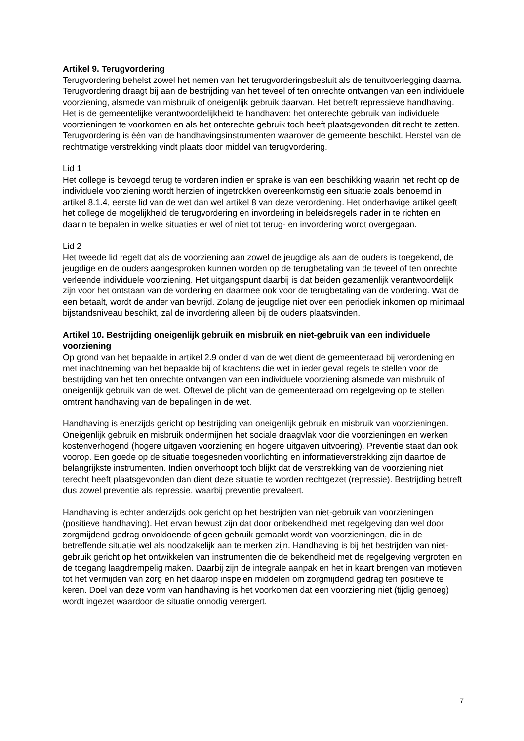Artikel 9. Terugvordering
Terugvordering behelst zowel het nemen van het terugvorderingsbesluit als de tenuitvoerlegging daarna. Terugvordering draagt bij aan de bestrijding van het teveel of ten onrechte ontvangen van een individuele voorziening, alsmede van misbruik of oneigenlijk gebruik daarvan. Het betreft repressieve handhaving. Het is de gemeentelijke verantwoordelijkheid te handhaven: het onterechte gebruik van individuele voorzieningen te voorkomen en als het onterechte gebruik toch heeft plaatsgevonden dit recht te zetten. Terugvordering is één van de handhavingsinstrumenten waarover de gemeente beschikt. Herstel van de rechtmatige verstrekking vindt plaats door middel van terugvordering.
Lid 1
Het college is bevoegd terug te vorderen indien er sprake is van een beschikking waarin het recht op de individuele voorziening wordt herzien of ingetrokken overeenkomstig een situatie zoals benoemd in artikel 8.1.4, eerste lid van de wet dan wel artikel 8 van deze verordening. Het onderhavige artikel geeft het college de mogelijkheid de terugvordering en invordering in beleidsregels nader in te richten en daarin te bepalen in welke situaties er wel of niet tot terug- en invordering wordt overgegaan.
Lid 2
Het tweede lid regelt dat als de voorziening aan zowel de jeugdige als aan de ouders is toegekend, de jeugdige en de ouders aangesproken kunnen worden op de terugbetaling van de teveel of ten onrechte verleende individuele voorziening. Het uitgangspunt daarbij is dat beiden gezamenlijk verantwoordelijk zijn voor het ontstaan van de vordering en daarmee ook voor de terugbetaling van de vordering. Wat de een betaalt, wordt de ander van bevrijd. Zolang de jeugdige niet over een periodiek inkomen op minimaal bijstandsniveau beschikt, zal de invordering alleen bij de ouders plaatsvinden.
Artikel 10. Bestrijding oneigenlijk gebruik en misbruik en niet-gebruik van een individuele voorziening
Op grond van het bepaalde in artikel 2.9 onder d van de wet dient de gemeenteraad bij verordening en met inachtneming van het bepaalde bij of krachtens die wet in ieder geval regels te stellen voor de bestrijding van het ten onrechte ontvangen van een individuele voorziening alsmede van misbruik of oneigenlijk gebruik van de wet. Oftewel de plicht van de gemeenteraad om regelgeving op te stellen omtrent handhaving van de bepalingen in de wet.
Handhaving is enerzijds gericht op bestrijding van oneigenlijk gebruik en misbruik van voorzieningen. Oneigenlijk gebruik en misbruik ondermijnen het sociale draagvlak voor die voorzieningen en werken kostenverhogend (hogere uitgaven voorziening en hogere uitgaven uitvoering). Preventie staat dan ook voorop. Een goede op de situatie toegesneden voorlichting en informatieverstrekking zijn daartoe de belangrijkste instrumenten. Indien onverhoopt toch blijkt dat de verstrekking van de voorziening niet terecht heeft plaatsgevonden dan dient deze situatie te worden rechtgezet (repressie). Bestrijding betreft dus zowel preventie als repressie, waarbij preventie prevaleert.
Handhaving is echter anderzijds ook gericht op het bestrijden van niet-gebruik van voorzieningen (positieve handhaving). Het ervan bewust zijn dat door onbekendheid met regelgeving dan wel door zorgmijdend gedrag onvoldoende of geen gebruik gemaakt wordt van voorzieningen, die in de betreffende situatie wel als noodzakelijk aan te merken zijn. Handhaving is bij het bestrijden van niet-gebruik gericht op het ontwikkelen van instrumenten die de bekendheid met de regelgeving vergroten en de toegang laagdrempelig maken. Daarbij zijn de integrale aanpak en het in kaart brengen van motieven tot het vermijden van zorg en het daarop inspelen middelen om zorgmijdend gedrag ten positieve te keren. Doel van deze vorm van handhaving is het voorkomen dat een voorziening niet (tijdig genoeg) wordt ingezet waardoor de situatie onnodig verergert.
7